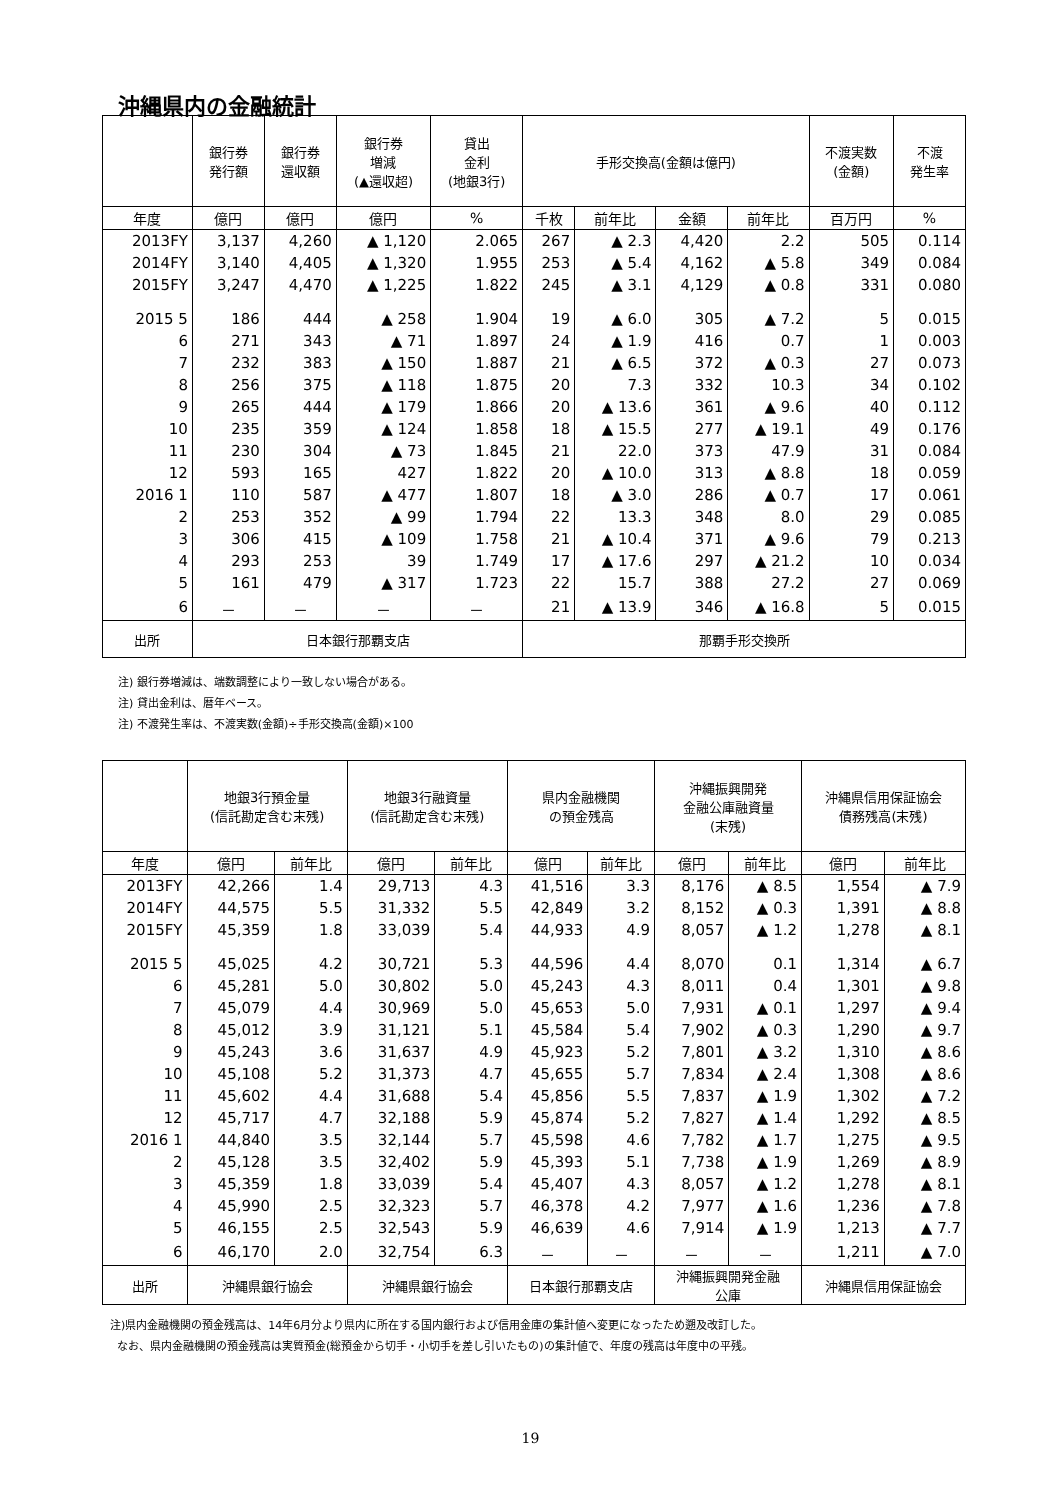沖縄県内の金融統計
| | 銀行券 発行額 | 銀行券 還収額 | 銀行券 増減 (▲還収超) | 貸出 金利 (地銀3行) | 手形交換高(金額は億円) | | | | 不渡実数 (金額) | 不渡 発生率 |
| --- | --- | --- | --- | --- | --- | --- | --- | --- | --- | --- |
| 年度 | 億円 | 億円 | 億円 | % | 千枚 | 前年比 | 金額 | 前年比 | 百万円 | % |
| 2013FY | 3,137 | 4,260 | ▲ 1,120 | 2.065 | 267 | ▲ 2.3 | 4,420 | 2.2 | 505 | 0.114 |
| 2014FY | 3,140 | 4,405 | ▲ 1,320 | 1.955 | 253 | ▲ 5.4 | 4,162 | ▲ 5.8 | 349 | 0.084 |
| 2015FY | 3,247 | 4,470 | ▲ 1,225 | 1.822 | 245 | ▲ 3.1 | 4,129 | ▲ 0.8 | 331 | 0.080 |
| 2015 5 | 186 | 444 | ▲ 258 | 1.904 | 19 | ▲ 6.0 | 305 | ▲ 7.2 | 5 | 0.015 |
| 6 | 271 | 343 | ▲ 71 | 1.897 | 24 | ▲ 1.9 | 416 | 0.7 | 1 | 0.003 |
| 7 | 232 | 383 | ▲ 150 | 1.887 | 21 | ▲ 6.5 | 372 | ▲ 0.3 | 27 | 0.073 |
| 8 | 256 | 375 | ▲ 118 | 1.875 | 20 | 7.3 | 332 | 10.3 | 34 | 0.102 |
| 9 | 265 | 444 | ▲ 179 | 1.866 | 20 | ▲ 13.6 | 361 | ▲ 9.6 | 40 | 0.112 |
| 10 | 235 | 359 | ▲ 124 | 1.858 | 18 | ▲ 15.5 | 277 | ▲ 19.1 | 49 | 0.176 |
| 11 | 230 | 304 | ▲ 73 | 1.845 | 21 | 22.0 | 373 | 47.9 | 31 | 0.084 |
| 12 | 593 | 165 | 427 | 1.822 | 20 | ▲ 10.0 | 313 | ▲ 8.8 | 18 | 0.059 |
| 2016 1 | 110 | 587 | ▲ 477 | 1.807 | 18 | ▲ 3.0 | 286 | ▲ 0.7 | 17 | 0.061 |
| 2 | 253 | 352 | ▲ 99 | 1.794 | 22 | 13.3 | 348 | 8.0 | 29 | 0.085 |
| 3 | 306 | 415 | ▲ 109 | 1.758 | 21 | ▲ 10.4 | 371 | ▲ 9.6 | 79 | 0.213 |
| 4 | 293 | 253 | 39 | 1.749 | 17 | ▲ 17.6 | 297 | ▲ 21.2 | 10 | 0.034 |
| 5 | 161 | 479 | ▲ 317 | 1.723 | 22 | 15.7 | 388 | 27.2 | 27 | 0.069 |
| 6 | － | － | － | － | 21 | ▲ 13.9 | 346 | ▲ 16.8 | 5 | 0.015 |
| 出所 | 日本銀行那覇支店 | | | | 那覇手形交換所 | | | | | |
注) 銀行券増減は、端数調整により一致しない場合がある。
注) 貸出金利は、暦年ベース。
注) 不渡発生率は、不渡実数(金額)÷手形交換高(金額)×100
| | 地銀3行預金量 (信託勘定含む末残) | | 地銀3行融資量 (信託勘定含む末残) | | 県内金融機関 の預金残高 | | 沖縄振興開発 金融公庫融資量 (末残) | | 沖縄県信用保証協会 債務残高(末残) | |
| --- | --- | --- | --- | --- | --- | --- | --- | --- | --- | --- |
| 年度 | 億円 | 前年比 | 億円 | 前年比 | 億円 | 前年比 | 億円 | 前年比 | 億円 | 前年比 |
| 2013FY | 42,266 | 1.4 | 29,713 | 4.3 | 41,516 | 3.3 | 8,176 | ▲ 8.5 | 1,554 | ▲ 7.9 |
| 2014FY | 44,575 | 5.5 | 31,332 | 5.5 | 42,849 | 3.2 | 8,152 | ▲ 0.3 | 1,391 | ▲ 8.8 |
| 2015FY | 45,359 | 1.8 | 33,039 | 5.4 | 44,933 | 4.9 | 8,057 | ▲ 1.2 | 1,278 | ▲ 8.1 |
| 2015 5 | 45,025 | 4.2 | 30,721 | 5.3 | 44,596 | 4.4 | 8,070 | 0.1 | 1,314 | ▲ 6.7 |
| 6 | 45,281 | 5.0 | 30,802 | 5.0 | 45,243 | 4.3 | 8,011 | 0.4 | 1,301 | ▲ 9.8 |
| 7 | 45,079 | 4.4 | 30,969 | 5.0 | 45,653 | 5.0 | 7,931 | ▲ 0.1 | 1,297 | ▲ 9.4 |
| 8 | 45,012 | 3.9 | 31,121 | 5.1 | 45,584 | 5.4 | 7,902 | ▲ 0.3 | 1,290 | ▲ 9.7 |
| 9 | 45,243 | 3.6 | 31,637 | 4.9 | 45,923 | 5.2 | 7,801 | ▲ 3.2 | 1,310 | ▲ 8.6 |
| 10 | 45,108 | 5.2 | 31,373 | 4.7 | 45,655 | 5.7 | 7,834 | ▲ 2.4 | 1,308 | ▲ 8.6 |
| 11 | 45,602 | 4.4 | 31,688 | 5.4 | 45,856 | 5.5 | 7,837 | ▲ 1.9 | 1,302 | ▲ 7.2 |
| 12 | 45,717 | 4.7 | 32,188 | 5.9 | 45,874 | 5.2 | 7,827 | ▲ 1.4 | 1,292 | ▲ 8.5 |
| 2016 1 | 44,840 | 3.5 | 32,144 | 5.7 | 45,598 | 4.6 | 7,782 | ▲ 1.7 | 1,275 | ▲ 9.5 |
| 2 | 45,128 | 3.5 | 32,402 | 5.9 | 45,393 | 5.1 | 7,738 | ▲ 1.9 | 1,269 | ▲ 8.9 |
| 3 | 45,359 | 1.8 | 33,039 | 5.4 | 45,407 | 4.3 | 8,057 | ▲ 1.2 | 1,278 | ▲ 8.1 |
| 4 | 45,990 | 2.5 | 32,323 | 5.7 | 46,378 | 4.2 | 7,977 | ▲ 1.6 | 1,236 | ▲ 7.8 |
| 5 | 46,155 | 2.5 | 32,543 | 5.9 | 46,639 | 4.6 | 7,914 | ▲ 1.9 | 1,213 | ▲ 7.7 |
| 6 | 46,170 | 2.0 | 32,754 | 6.3 | － | － | － | － | 1,211 | ▲ 7.0 |
| 出所 | 沖縄県銀行協会 | | 沖縄県銀行協会 | | 日本銀行那覇支店 | | 沖縄振興開発金融 公庫 | | 沖縄県信用保証協会 | |
注)県内金融機関の預金残高は、14年6月分より県内に所在する国内銀行および信用金庫の集計値へ変更になったため遡及改訂した。
なお、県内金融機関の預金残高は実質預金(総預金から切手・小切手を差し引いたもの)の集計値で、年度の残高は年度中の平残。
19